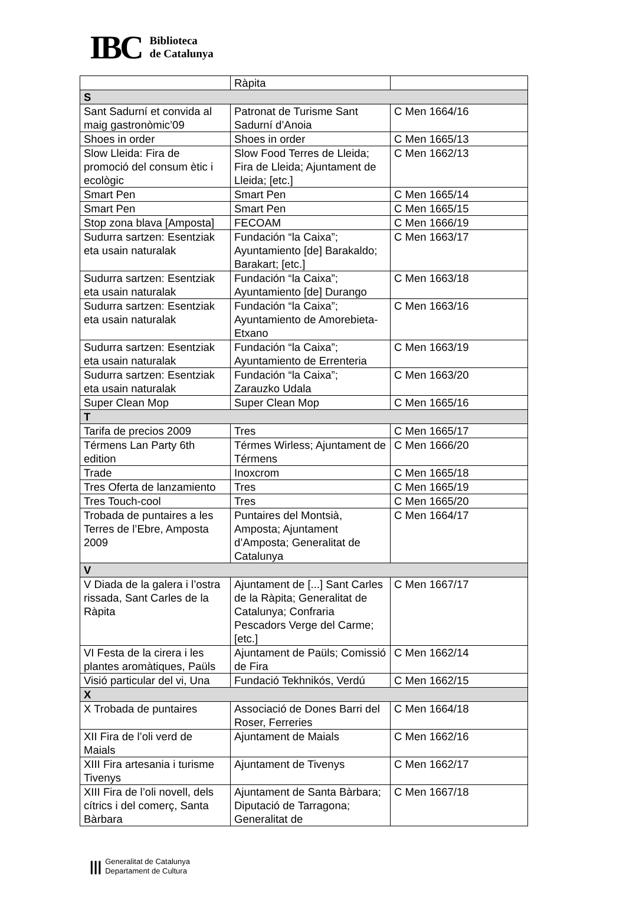IBC
Biblioteca
de Catalunya
| | Ràpita | |
| S | | |
| Sant Sadurní et convida al maig gastronòmic’09 | Patronat de Turisme Sant Sadurní d’Anoia | C Men 1664/16 |
| Shoes in order | Shoes in order | C Men 1665/13 |
| Slow Lleida: Fira de promoció del consum ètic i ecològic | Slow Food Terres de Lleida; Fira de Lleida; Ajuntament de Lleida; [etc.] | C Men 1662/13 |
| Smart Pen | Smart Pen | C Men 1665/14 |
| Smart Pen | Smart Pen | C Men 1665/15 |
| Stop zona blava [Amposta] | FECOAM | C Men 1666/19 |
| Sudurra sartzen: Esentziak eta usain naturalak | Fundación “la Caixa”; Ayuntamiento [de] Barakaldo; Barakart; [etc.] | C Men 1663/17 |
| Sudurra sartzen: Esentziak eta usain naturalak | Fundación “la Caixa”; Ayuntamiento [de] Durango | C Men 1663/18 |
| Sudurra sartzen: Esentziak eta usain naturalak | Fundación “la Caixa”; Ayuntamiento de Amorebieta- Etxano | C Men 1663/16 |
| Sudurra sartzen: Esentziak eta usain naturalak | Fundación “la Caixa”; Ayuntamiento de Errenteria | C Men 1663/19 |
| Sudurra sartzen: Esentziak eta usain naturalak | Fundación “la Caixa”; Zarauzko Udala | C Men 1663/20 |
| Super Clean Mop | Super Clean Mop | C Men 1665/16 |
| T | | |
| Tarifa de precios 2009 | Tres | C Men 1665/17 |
| Térmens Lan Party 6th edition | Térmes Wirless; Ajuntament de Térmens | C Men 1666/20 |
| Trade | Inoxcrom | C Men 1665/18 |
| Tres Oferta de lanzamiento | Tres | C Men 1665/19 |
| Tres Touch-cool | Tres | C Men 1665/20 |
| Trobada de puntaires a les Terres de l’Ebre, Amposta 2009 | Puntaires del Montsià, Amposta; Ajuntament d’Amposta; Generalitat de Catalunya | C Men 1664/17 |
| V | | |
| V Diada de la galera i l’ostra rissada, Sant Carles de la Ràpita | Ajuntament de [...] Sant Carles de la Ràpita; Generalitat de Catalunya; Confraria Pescadors Verge del Carme; [etc.] | C Men 1667/17 |
| VI Festa de la cirera i les plantes aromàtiques, Paüls | Ajuntament de Paüls; Comissió de Fira | C Men 1662/14 |
| Visió particular del vi, Una | Fundació Tekhnikós, Verdú | C Men 1662/15 |
| X | | |
| X Trobada de puntaires | Associació de Dones Barri del Roser, Ferreries | C Men 1664/18 |
| XII Fira de l’oli verd de Maials | Ajuntament de Maials | C Men 1662/16 |
| XIII Fira artesania i turisme Tivenys | Ajuntament de Tivenys | C Men 1662/17 |
| XIII Fira de l’oli novell, dels cítrics i del comerç, Santa Bàrbara | Ajuntament de Santa Bàrbara; Diputació de Tarragona; Generalitat de | C Men 1667/18 |
|||
Generalitat de Catalunya
Departament de Cultura